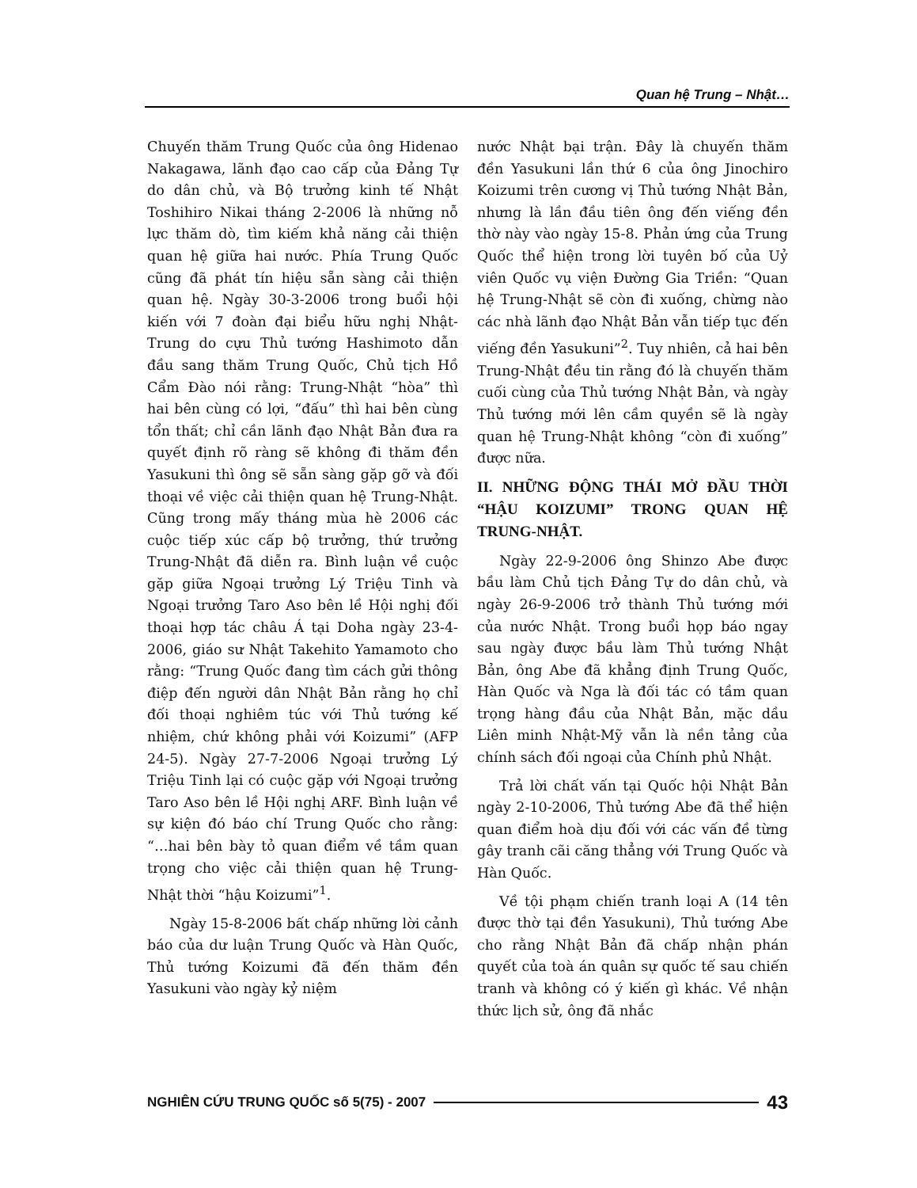Quan hệ Trung – Nhật…
Chuyến thăm Trung Quốc của ông Hidenao Nakagawa, lãnh đạo cao cấp của Đảng Tự do dân chủ, và Bộ trưởng kinh tế Nhật Toshihiro Nikai tháng 2-2006 là những nỗ lực thăm dò, tìm kiếm khả năng cải thiện quan hệ giữa hai nước. Phía Trung Quốc cũng đã phát tín hiệu sẵn sàng cải thiện quan hệ. Ngày 30-3-2006 trong buổi hội kiến với 7 đoàn đại biểu hữu nghị Nhật-Trung do cựu Thủ tướng Hashimoto dẫn đầu sang thăm Trung Quốc, Chủ tịch Hồ Cẩm Đào nói rằng: Trung-Nhật “hòa” thì hai bên cùng có lợi, “đấu” thì hai bên cùng tổn thất; chỉ cần lãnh đạo Nhật Bản đưa ra quyết định rõ ràng sẽ không đi thăm đền Yasukuni thì ông sẽ sẵn sàng gặp gỡ và đối thoại về việc cải thiện quan hệ Trung-Nhật. Cũng trong mấy tháng mùa hè 2006 các cuộc tiếp xúc cấp bộ trưởng, thứ trưởng Trung-Nhật đã diễn ra. Bình luận về cuộc gặp giữa Ngoại trưởng Lý Triệu Tinh và Ngoại trưởng Taro Aso bên lề Hội nghị đối thoại hợp tác châu Á tại Doha ngày 23-4-2006, giáo sư Nhật Takehito Yamamoto cho rằng: “Trung Quốc đang tìm cách gửi thông điệp đến người dân Nhật Bản rằng họ chỉ đối thoại nghiêm túc với Thủ tướng kế nhiệm, chứ không phải với Koizumi” (AFP 24-5). Ngày 27-7-2006 Ngoại trưởng Lý Triệu Tinh lại có cuộc gặp với Ngoại trưởng Taro Aso bên lề Hội nghị ARF. Bình luận về sự kiện đó báo chí Trung Quốc cho rằng: “…hai bên bày tỏ quan điểm về tầm quan trọng cho việc cải thiện quan hệ Trung-Nhật thời “hậu Koizumi”<sup>1</sup>.
Ngày 15-8-2006 bất chấp những lời cảnh báo của dư luận Trung Quốc và Hàn Quốc, Thủ tướng Koizumi đã đến thăm đền Yasukuni vào ngày kỷ niệm
nước Nhật bại trận. Đây là chuyến thăm đền Yasukuni lần thứ 6 của ông Jinochiro Koizumi trên cương vị Thủ tướng Nhật Bản, nhưng là lần đầu tiên ông đến viếng đền thờ này vào ngày 15-8. Phản ứng của Trung Quốc thể hiện trong lời tuyên bố của Uỷ viên Quốc vụ viện Đường Gia Triền: “Quan hệ Trung-Nhật sẽ còn đi xuống, chừng nào các nhà lãnh đạo Nhật Bản vẫn tiếp tục đến viếng đền Yasukuni”<sup>2</sup>. Tuy nhiên, cả hai bên Trung-Nhật đều tin rằng đó là chuyến thăm cuối cùng của Thủ tướng Nhật Bản, và ngày Thủ tướng mới lên cầm quyền sẽ là ngày quan hệ Trung-Nhật không “còn đi xuống” được nữa.
II. NHỮNG ĐỘNG THÁI MỞ ĐẦU THỜI “HẬU KOIZUMI” TRONG QUAN HỆ TRUNG-NHẬT.
Ngày 22-9-2006 ông Shinzo Abe được bầu làm Chủ tịch Đảng Tự do dân chủ, và ngày 26-9-2006 trở thành Thủ tướng mới của nước Nhật. Trong buổi họp báo ngay sau ngày được bầu làm Thủ tướng Nhật Bản, ông Abe đã khẳng định Trung Quốc, Hàn Quốc và Nga là đối tác có tầm quan trọng hàng đầu của Nhật Bản, mặc dầu Liên minh Nhật-Mỹ vẫn là nền tảng của chính sách đối ngoại của Chính phủ Nhật.
Trả lời chất vấn tại Quốc hội Nhật Bản ngày 2-10-2006, Thủ tướng Abe đã thể hiện quan điểm hoà dịu đối với các vấn đề từng gây tranh cãi căng thẳng với Trung Quốc và Hàn Quốc.
Về tội phạm chiến tranh loại A (14 tên được thờ tại đền Yasukuni), Thủ tướng Abe cho rằng Nhật Bản đã chấp nhận phán quyết của toà án quân sự quốc tế sau chiến tranh và không có ý kiến gì khác. Về nhận thức lịch sử, ông đã nhắc
NGHIÊN CỨU TRUNG QUỐC số 5(75) - 2007 43